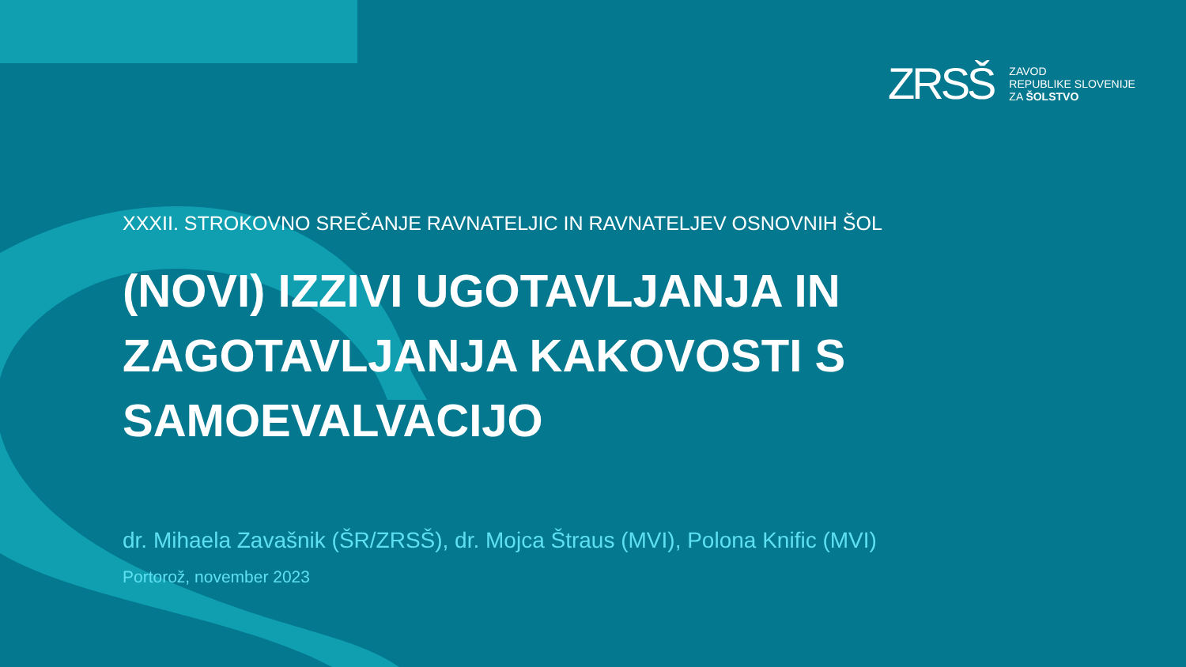ZRSŠ
ZAVOD
REPUBLIKE SLOVENIJE
ZA ŠOLSTVO
XXXII. STROKOVNO SREČANJE RAVNATELJIC IN RAVNATELJEV OSNOVNIH ŠOL
(NOVI) IZZIVI UGOTAVLJANJA IN ZAGOTAVLJANJA KAKOVOSTI S SAMOEVALVACIJO
dr. Mihaela Zavašnik (ŠR/ZRSŠ), dr. Mojca Štraus (MVI), Polona Knific (MVI)
Portorož, november 2023